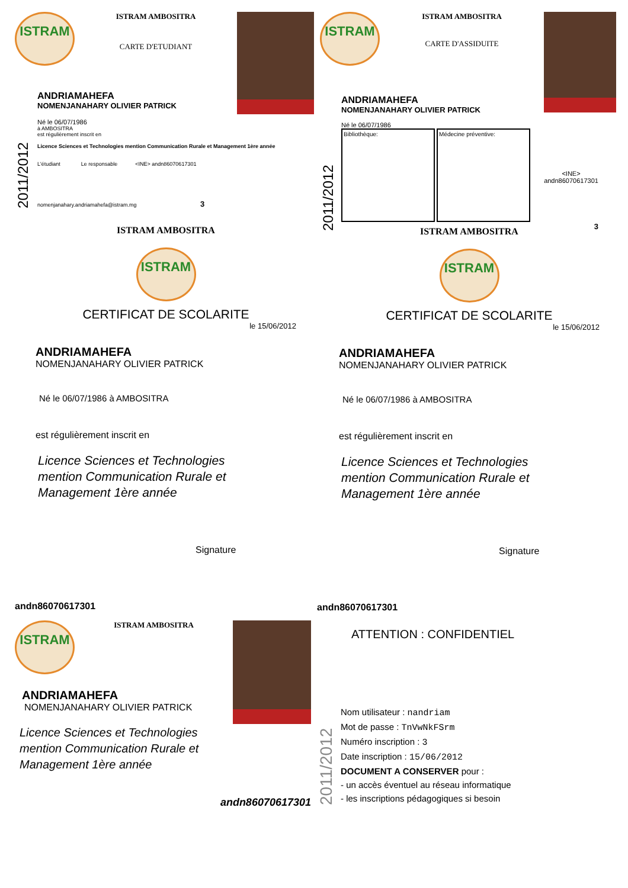ISTRAM
ISTRAM AMBOSITRA
CARTE D'ETUDIANT
2011/2012
ANDRIAMAHEFA
NOMENJANAHARY OLIVIER PATRICK
Né le 06/07/1986
à AMBOSITRA
est régulièrement inscrit en
Licence Sciences et Technologies mention Communication Rurale et Management 1ère année
L'étudiant Le responsable <INE> andn86070617301
nomenjanahary.andriamahefa@istram.mg 3
ISTRAM
ISTRAM AMBOSITRA
CARTE D'ASSIDUITE
2011/2012
ANDRIAMAHEFA
NOMENJANAHARY OLIVIER PATRICK
Né le 06/07/1986
Bibliothèque: Médecine préventive:
<INE>
andn86070617301
3
ISTRAM AMBOSITRA
ISTRAM
CERTIFICAT DE SCOLARITE
le 15/06/2012
ANDRIAMAHEFA
NOMENJANAHARY OLIVIER PATRICK
Né le 06/07/1986 à AMBOSITRA
est régulièrement inscrit en
Licence Sciences et Technologies
mention Communication Rurale et
Management 1ère année
Signature
ISTRAM AMBOSITRA
ISTRAM
CERTIFICAT DE SCOLARITE
le 15/06/2012
ANDRIAMAHEFA
NOMENJANAHARY OLIVIER PATRICK
Né le 06/07/1986 à AMBOSITRA
est régulièrement inscrit en
Licence Sciences et Technologies
mention Communication Rurale et
Management 1ère année
Signature
andn86070617301
ISTRAM
ISTRAM AMBOSITRA
ANDRIAMAHEFA
NOMENJANAHARY OLIVIER PATRICK
Licence Sciences et Technologies
mention Communication Rurale et
Management 1ère année
andn86070617301
andn86070617301
ATTENTION : CONFIDENTIEL
2011/2012
Nom utilisateur : nandriam
Mot de passe : TnVwNkFSrm
Numéro inscription : 3
Date inscription : 15/06/2012
DOCUMENT A CONSERVER pour :
- un accès éventuel au réseau informatique
- les inscriptions pédagogiques si besoin